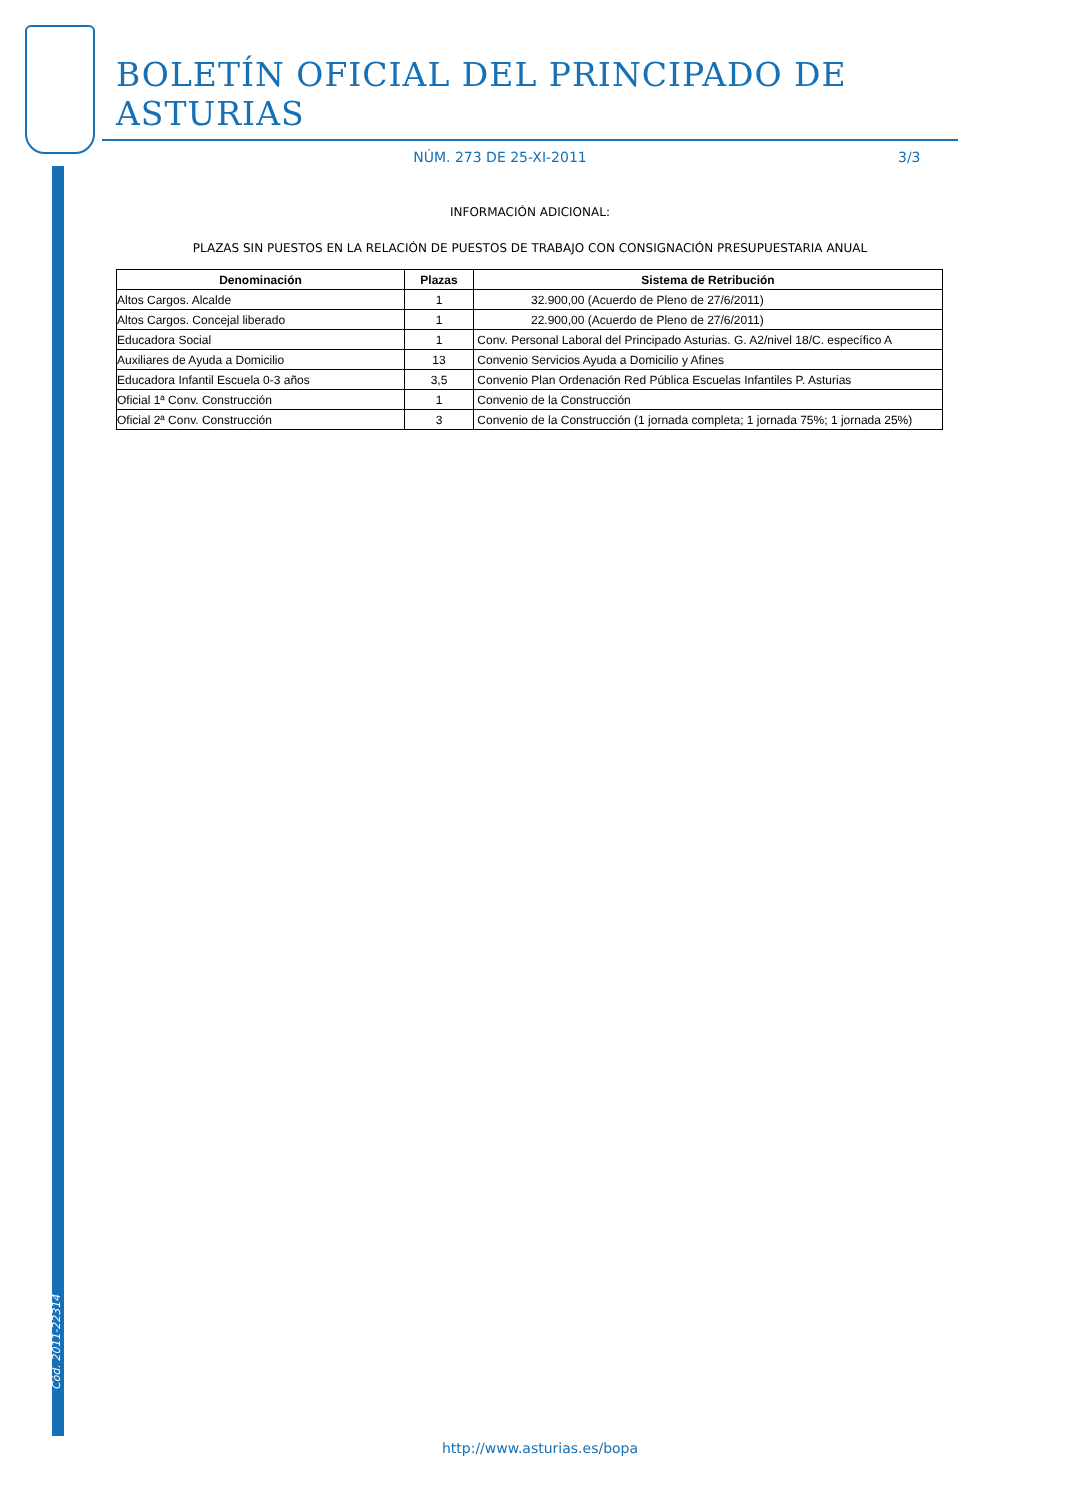Cód. 2011-22314
BOLETÍN OFICIAL DEL PRINCIPADO DE ASTURIAS
NÚM. 273 DE 25-XI-2011 3/3
INFORMACIÓN ADICIONAL:
PLAZAS SIN PUESTOS EN LA RELACIÓN DE PUESTOS DE TRABAJO CON CONSIGNACIÓN PRESUPUESTARIA ANUAL
| Denominación | Plazas | Sistema de Retribución |
| --- | --- | --- |
| Altos Cargos. Alcalde | 1 | 32.900,00 (Acuerdo de Pleno de 27/6/2011) |
| Altos Cargos. Concejal liberado | 1 | 22.900,00 (Acuerdo de Pleno de 27/6/2011) |
| Educadora Social | 1 | Conv. Personal Laboral del Principado Asturias. G. A2/nivel 18/C. específico A |
| Auxiliares de Ayuda a Domicilio | 13 | Convenio Servicios Ayuda a Domicilio y Afines |
| Educadora Infantil Escuela 0-3 años | 3,5 | Convenio Plan Ordenación Red Pública Escuelas Infantiles P. Asturias |
| Oficial 1ª Conv. Construcción | 1 | Convenio de la Construcción |
| Oficial 2ª Conv. Construcción | 3 | Convenio de la Construcción (1 jornada completa; 1 jornada 75%; 1 jornada 25%) |
http://www.asturias.es/bopa